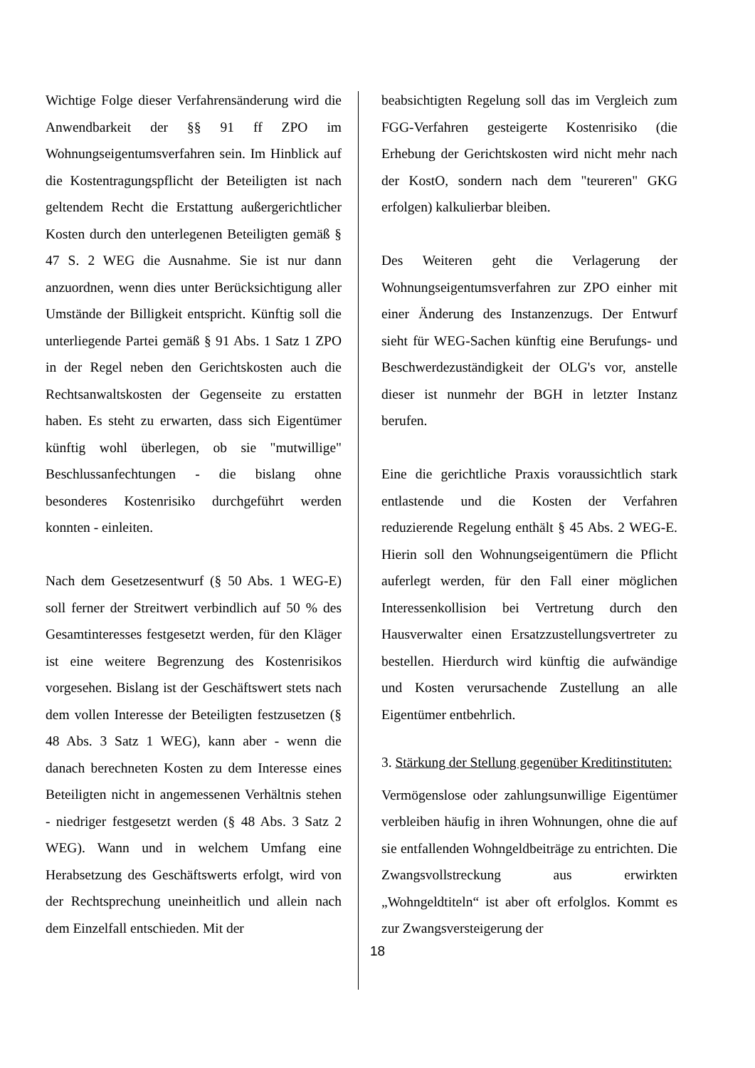Wichtige Folge dieser Verfahrensänderung wird die Anwendbarkeit der §§ 91 ff ZPO im Wohnungseigentumsverfahren sein. Im Hinblick auf die Kostentragungspflicht der Beteiligten ist nach geltendem Recht die Erstattung außergerichtlicher Kosten durch den unterlegenen Beteiligten gemäß § 47 S. 2 WEG die Ausnahme. Sie ist nur dann anzuordnen, wenn dies unter Berücksichtigung aller Umstände der Billigkeit entspricht. Künftig soll die unterliegende Partei gemäß § 91 Abs. 1 Satz 1 ZPO in der Regel neben den Gerichtskosten auch die Rechtsanwaltskosten der Gegenseite zu erstatten haben. Es steht zu erwarten, dass sich Eigentümer künftig wohl überlegen, ob sie "mutwillige" Beschlussanfechtungen - die bislang ohne besonderes Kostenrisiko durchgeführt werden konnten - einleiten.
Nach dem Gesetzesentwurf (§ 50 Abs. 1 WEG-E) soll ferner der Streitwert verbindlich auf 50 % des Gesamtinteresses festgesetzt werden, für den Kläger ist eine weitere Begrenzung des Kostenrisikos vorgesehen. Bislang ist der Geschäftswert stets nach dem vollen Interesse der Beteiligten festzusetzen (§ 48 Abs. 3 Satz 1 WEG), kann aber - wenn die danach berechneten Kosten zu dem Interesse eines Beteiligten nicht in angemessenen Verhältnis stehen - niedriger festgesetzt werden (§ 48 Abs. 3 Satz 2 WEG). Wann und in welchem Umfang eine Herabsetzung des Geschäftswerts erfolgt, wird von der Rechtsprechung uneinheitlich und allein nach dem Einzelfall entschieden. Mit der
beabsichtigten Regelung soll das im Vergleich zum FGG-Verfahren gesteigerte Kostenrisiko (die Erhebung der Gerichtskosten wird nicht mehr nach der KostO, sondern nach dem "teureren" GKG erfolgen) kalkulierbar bleiben.
Des Weiteren geht die Verlagerung der Wohnungseigentumsverfahren zur ZPO einher mit einer Änderung des Instanzenzugs. Der Entwurf sieht für WEG-Sachen künftig eine Berufungs- und Beschwerdezuständigkeit der OLG's vor, anstelle dieser ist nunmehr der BGH in letzter Instanz berufen.
Eine die gerichtliche Praxis voraussichtlich stark entlastende und die Kosten der Verfahren reduzierende Regelung enthält § 45 Abs. 2 WEG-E. Hierin soll den Wohnungseigentümern die Pflicht auferlegt werden, für den Fall einer möglichen Interessenkollision bei Vertretung durch den Hausverwalter einen Ersatzzustellungsvertreter zu bestellen. Hierdurch wird künftig die aufwändige und Kosten verursachende Zustellung an alle Eigentümer entbehrlich.
3. Stärkung der Stellung gegenüber Kreditinstituten:
Vermögenslose oder zahlungsunwillige Eigentümer verbleiben häufig in ihren Wohnungen, ohne die auf sie entfallenden Wohngeldbeiträge zu entrichten. Die Zwangsvollstreckung aus erwirkten „Wohngeldtiteln“ ist aber oft erfolglos. Kommt es zur Zwangsversteigerung der
18